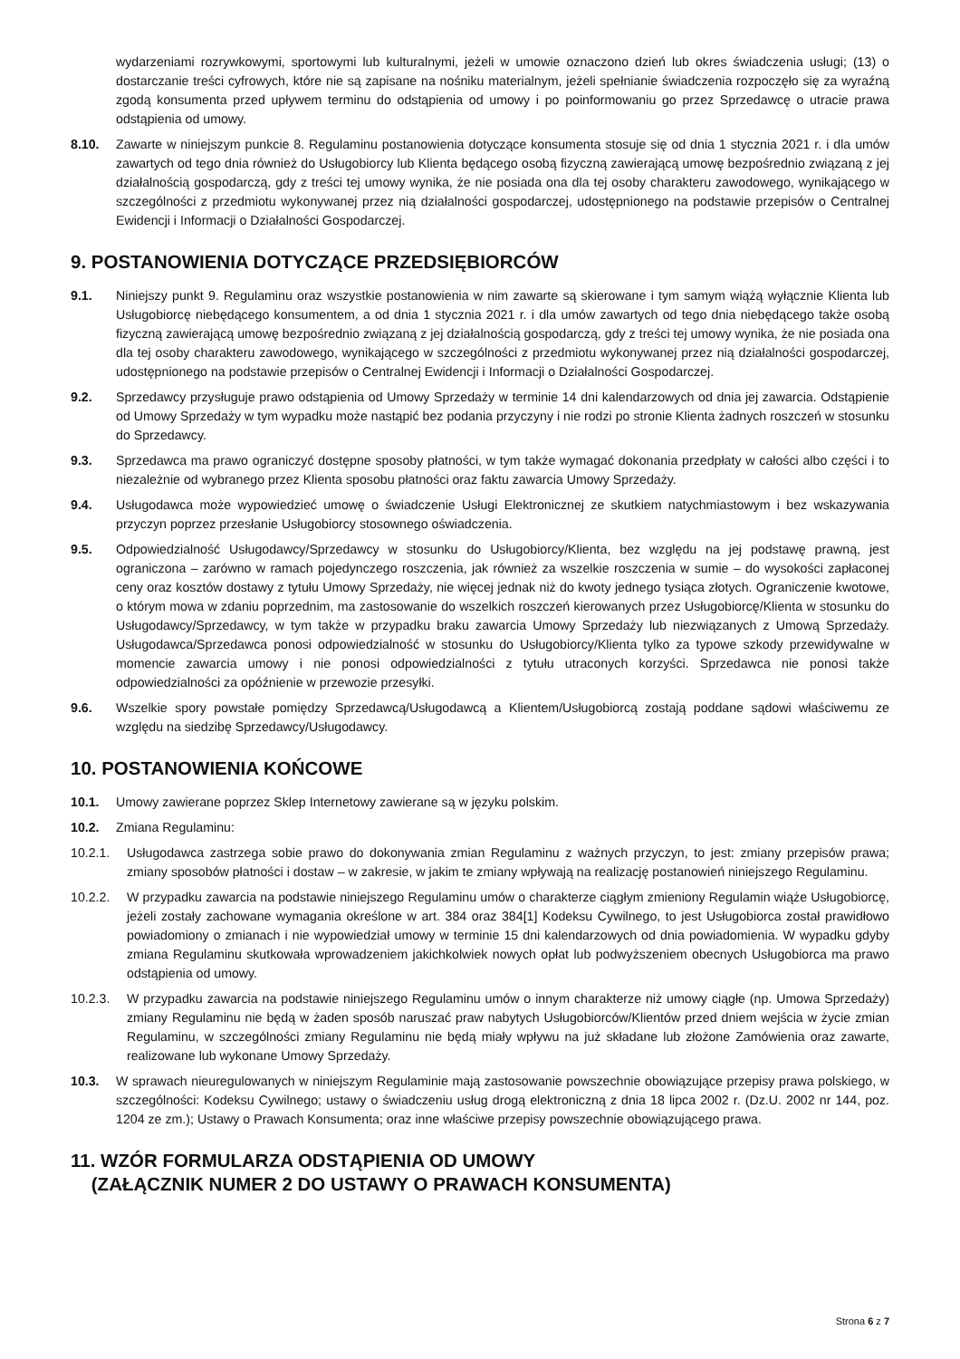wydarzeniami rozrywkowymi, sportowymi lub kulturalnymi, jeżeli w umowie oznaczono dzień lub okres świadczenia usługi; (13) o dostarczanie treści cyfrowych, które nie są zapisane na nośniku materialnym, jeżeli spełnianie świadczenia rozpoczęło się za wyraźną zgodą konsumenta przed upływem terminu do odstąpienia od umowy i po poinformowaniu go przez Sprzedawcę o utracie prawa odstąpienia od umowy.
8.10. Zawarte w niniejszym punkcie 8. Regulaminu postanowienia dotyczące konsumenta stosuje się od dnia 1 stycznia 2021 r. i dla umów zawartych od tego dnia również do Usługobiorcy lub Klienta będącego osobą fizyczną zawierającą umowę bezpośrednio związaną z jej działalnością gospodarczą, gdy z treści tej umowy wynika, że nie posiada ona dla tej osoby charakteru zawodowego, wynikającego w szczególności z przedmiotu wykonywanej przez nią działalności gospodarczej, udostępnionego na podstawie przepisów o Centralnej Ewidencji i Informacji o Działalności Gospodarczej.
9. POSTANOWIENIA DOTYCZĄCE PRZEDSIĘBIORCÓW
9.1. Niniejszy punkt 9. Regulaminu oraz wszystkie postanowienia w nim zawarte są skierowane i tym samym wiążą wyłącznie Klienta lub Usługobiorcę niebędącego konsumentem, a od dnia 1 stycznia 2021 r. i dla umów zawartych od tego dnia niebędącego także osobą fizyczną zawierającą umowę bezpośrednio związaną z jej działalnością gospodarczą, gdy z treści tej umowy wynika, że nie posiada ona dla tej osoby charakteru zawodowego, wynikającego w szczególności z przedmiotu wykonywanej przez nią działalności gospodarczej, udostępnionego na podstawie przepisów o Centralnej Ewidencji i Informacji o Działalności Gospodarczej.
9.2. Sprzedawcy przysługuje prawo odstąpienia od Umowy Sprzedaży w terminie 14 dni kalendarzowych od dnia jej zawarcia. Odstąpienie od Umowy Sprzedaży w tym wypadku może nastąpić bez podania przyczyny i nie rodzi po stronie Klienta żadnych roszczeń w stosunku do Sprzedawcy.
9.3. Sprzedawca ma prawo ograniczyć dostępne sposoby płatności, w tym także wymagać dokonania przedpłaty w całości albo części i to niezależnie od wybranego przez Klienta sposobu płatności oraz faktu zawarcia Umowy Sprzedaży.
9.4. Usługodawca może wypowiedzieć umowę o świadczenie Usługi Elektronicznej ze skutkiem natychmiastowym i bez wskazywania przyczyn poprzez przesłanie Usługobiorcy stosownego oświadczenia.
9.5. Odpowiedzialność Usługodawcy/Sprzedawcy w stosunku do Usługobiorcy/Klienta, bez względu na jej podstawę prawną, jest ograniczona – zarówno w ramach pojedynczego roszczenia, jak również za wszelkie roszczenia w sumie – do wysokości zapłaconej ceny oraz kosztów dostawy z tytułu Umowy Sprzedaży, nie więcej jednak niż do kwoty jednego tysiąca złotych. Ograniczenie kwotowe, o którym mowa w zdaniu poprzednim, ma zastosowanie do wszelkich roszczeń kierowanych przez Usługobiorcę/Klienta w stosunku do Usługodawcy/Sprzedawcy, w tym także w przypadku braku zawarcia Umowy Sprzedaży lub niezwiązanych z Umową Sprzedaży. Usługodawca/Sprzedawca ponosi odpowiedzialność w stosunku do Usługobiorcy/Klienta tylko za typowe szkody przewidywalne w momencie zawarcia umowy i nie ponosi odpowiedzialności z tytułu utraconych korzyści. Sprzedawca nie ponosi także odpowiedzialności za opóźnienie w przewozie przesyłki.
9.6. Wszelkie spory powstałe pomiędzy Sprzedawcą/Usługodawcą a Klientem/Usługobiorcą zostają poddane sądowi właściwemu ze względu na siedzibę Sprzedawcy/Usługodawcy.
10. POSTANOWIENIA KOŃCOWE
10.1. Umowy zawierane poprzez Sklep Internetowy zawierane są w języku polskim.
10.2. Zmiana Regulaminu:
10.2.1. Usługodawca zastrzega sobie prawo do dokonywania zmian Regulaminu z ważnych przyczyn, to jest: zmiany przepisów prawa; zmiany sposobów płatności i dostaw – w zakresie, w jakim te zmiany wpływają na realizację postanowień niniejszego Regulaminu.
10.2.2. W przypadku zawarcia na podstawie niniejszego Regulaminu umów o charakterze ciągłym zmieniony Regulamin wiąże Usługobiorcę, jeżeli zostały zachowane wymagania określone w art. 384 oraz 384[1] Kodeksu Cywilnego, to jest Usługobiorca został prawidłowo powiadomiony o zmianach i nie wypowiedział umowy w terminie 15 dni kalendarzowych od dnia powiadomienia. W wypadku gdyby zmiana Regulaminu skutkowała wprowadzeniem jakichkolwiek nowych opłat lub podwyższeniem obecnych Usługobiorca ma prawo odstąpienia od umowy.
10.2.3. W przypadku zawarcia na podstawie niniejszego Regulaminu umów o innym charakterze niż umowy ciągłe (np. Umowa Sprzedaży) zmiany Regulaminu nie będą w żaden sposób naruszać praw nabytych Usługobiorców/Klientów przed dniem wejścia w życie zmian Regulaminu, w szczególności zmiany Regulaminu nie będą miały wpływu na już składane lub złożone Zamówienia oraz zawarte, realizowane lub wykonane Umowy Sprzedaży.
10.3. W sprawach nieuregulowanych w niniejszym Regulaminie mają zastosowanie powszechnie obowiązujące przepisy prawa polskiego, w szczególności: Kodeksu Cywilnego; ustawy o świadczeniu usług drogą elektroniczną z dnia 18 lipca 2002 r. (Dz.U. 2002 nr 144, poz. 1204 ze zm.); Ustawy o Prawach Konsumenta; oraz inne właściwe przepisy powszechnie obowiązującego prawa.
11. WZÓR FORMULARZA ODSTĄPIENIA OD UMOWY
(ZAŁĄCZNIK NUMER 2 DO USTAWY O PRAWACH KONSUMENTA)
Strona 6 z 7